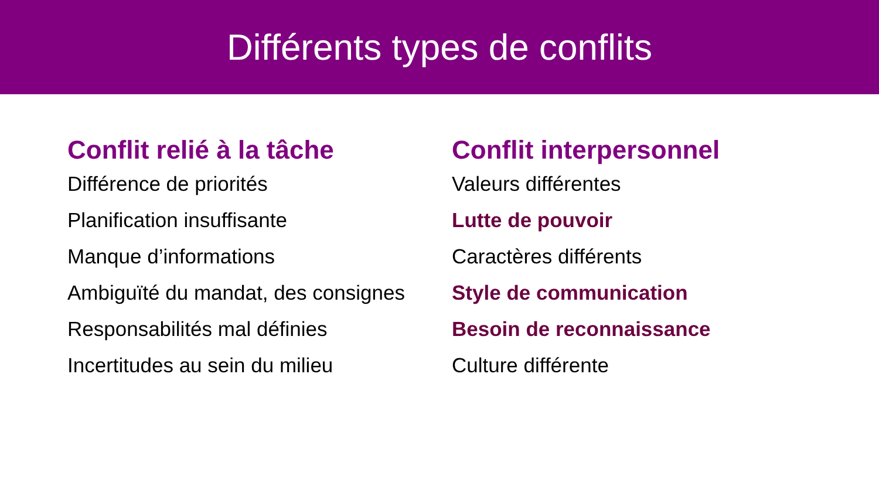Différents types de conflits
Conflit relié à la tâche
Différence de priorités
Planification insuffisante
Manque d’informations
Ambiguïté du mandat, des consignes
Responsabilités mal définies
Incertitudes au sein du milieu
Conflit interpersonnel
Valeurs différentes
Lutte de pouvoir
Caractères différents
Style de communication
Besoin de reconnaissance
Culture différente